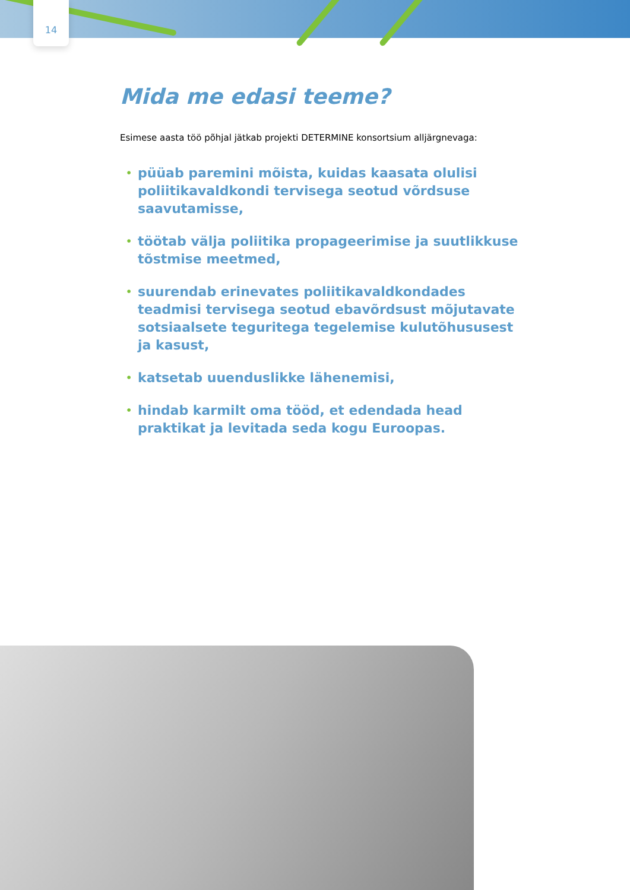14
Mida me edasi teeme?
Esimese aasta töö põhjal jätkab projekti DETERMINE konsortsium alljärgnevaga:
• püüab paremini mõista, kuidas kaasata olulisi poliitikavaldkondi tervisega seotud võrdsuse saavutamisse,
• töötab välja poliitika propageerimise ja suutlikkuse tõstmise meetmed,
• suurendab erinevates poliitikavaldkondades teadmisi tervisega seotud ebavõrdsust mõjutavate sotsiaalsete teguritega tegelemise kulutõhususest ja kasust,
• katsetab uuenduslikke lähenemisi,
• hindab karmilt oma tööd, et edendada head praktikat ja levitada seda kogu Euroopas.